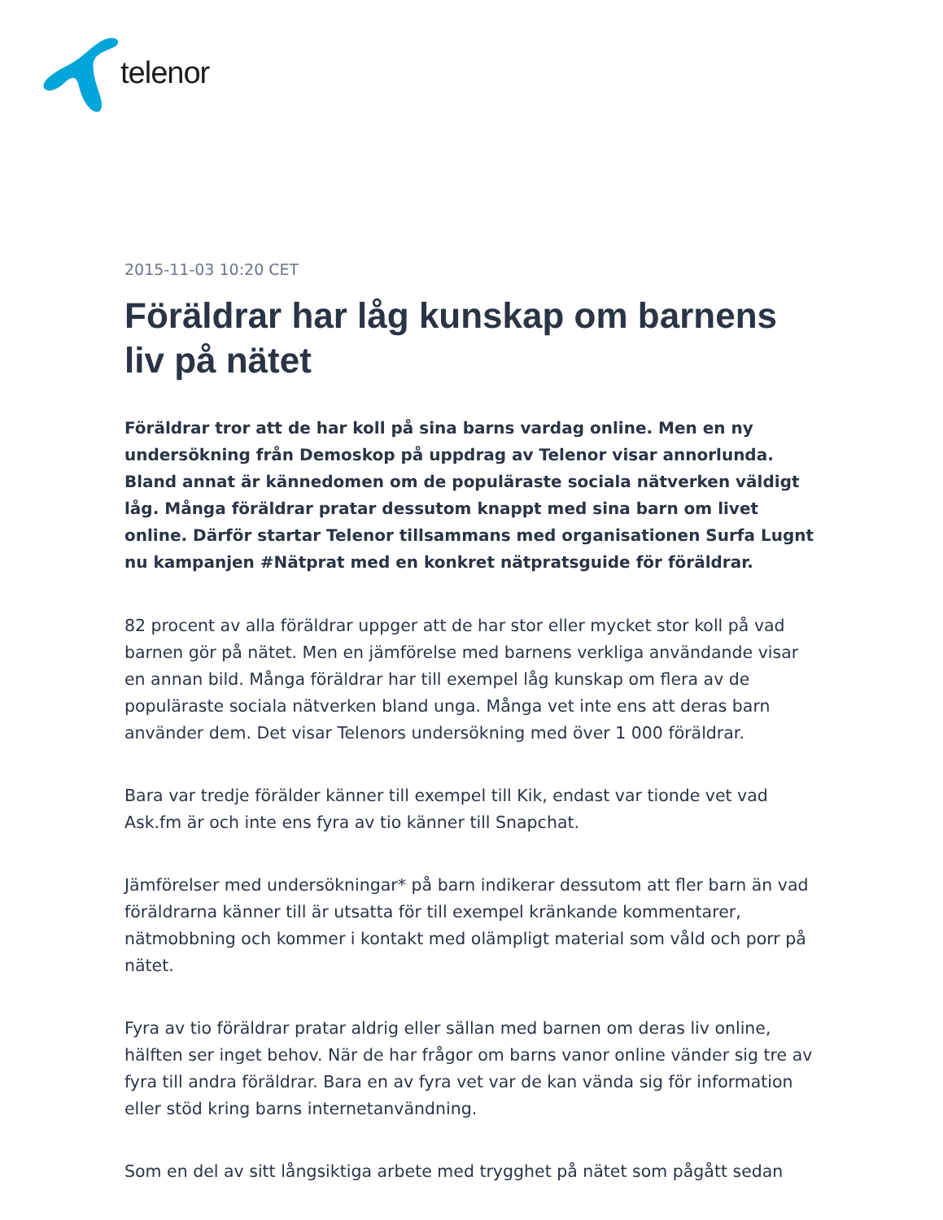telenor
2015-11-03 10:20 CET
Föräldrar har låg kunskap om barnens liv på nätet
Föräldrar tror att de har koll på sina barns vardag online. Men en ny undersökning från Demoskop på uppdrag av Telenor visar annorlunda. Bland annat är kännedomen om de populäraste sociala nätverken väldigt låg. Många föräldrar pratar dessutom knappt med sina barn om livet online. Därför startar Telenor tillsammans med organisationen Surfa Lugnt nu kampanjen #Nätprat med en konkret nätpratsguide för föräldrar.
82 procent av alla föräldrar uppger att de har stor eller mycket stor koll på vad barnen gör på nätet. Men en jämförelse med barnens verkliga användande visar en annan bild. Många föräldrar har till exempel låg kunskap om flera av de populäraste sociala nätverken bland unga. Många vet inte ens att deras barn använder dem. Det visar Telenors undersökning med över 1 000 föräldrar.
Bara var tredje förälder känner till exempel till Kik, endast var tionde vet vad Ask.fm är och inte ens fyra av tio känner till Snapchat.
Jämförelser med undersökningar* på barn indikerar dessutom att fler barn än vad föräldrarna känner till är utsatta för till exempel kränkande kommentarer, nätmobbning och kommer i kontakt med olämpligt material som våld och porr på nätet.
Fyra av tio föräldrar pratar aldrig eller sällan med barnen om deras liv online, hälften ser inget behov. När de har frågor om barns vanor online vänder sig tre av fyra till andra föräldrar. Bara en av fyra vet var de kan vända sig för information eller stöd kring barns internetanvändning.
Som en del av sitt långsiktiga arbete med trygghet på nätet som pågått sedan